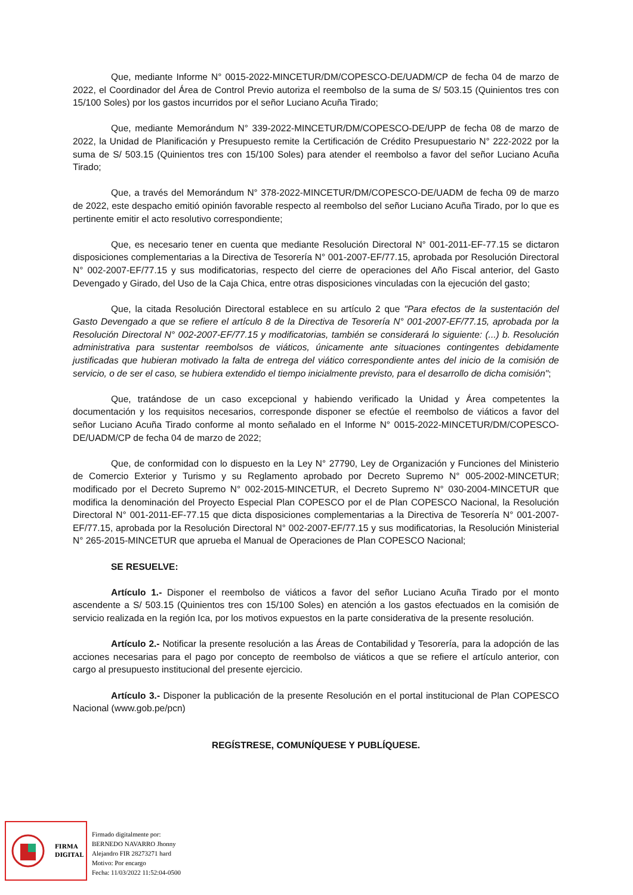Que, mediante Informe N° 0015-2022-MINCETUR/DM/COPESCO-DE/UADM/CP de fecha 04 de marzo de 2022, el Coordinador del Área de Control Previo autoriza el reembolso de la suma de S/ 503.15 (Quinientos tres con 15/100 Soles) por los gastos incurridos por el señor Luciano Acuña Tirado;
Que, mediante Memorándum N° 339-2022-MINCETUR/DM/COPESCO-DE/UPP de fecha 08 de marzo de 2022, la Unidad de Planificación y Presupuesto remite la Certificación de Crédito Presupuestario N° 222-2022 por la suma de S/ 503.15 (Quinientos tres con 15/100 Soles) para atender el reembolso a favor del señor Luciano Acuña Tirado;
Que, a través del Memorándum N° 378-2022-MINCETUR/DM/COPESCO-DE/UADM de fecha 09 de marzo de 2022, este despacho emitió opinión favorable respecto al reembolso del señor Luciano Acuña Tirado, por lo que es pertinente emitir el acto resolutivo correspondiente;
Que, es necesario tener en cuenta que mediante Resolución Directoral N° 001-2011-EF-77.15 se dictaron disposiciones complementarias a la Directiva de Tesorería N° 001-2007-EF/77.15, aprobada por Resolución Directoral N° 002-2007-EF/77.15 y sus modificatorias, respecto del cierre de operaciones del Año Fiscal anterior, del Gasto Devengado y Girado, del Uso de la Caja Chica, entre otras disposiciones vinculadas con la ejecución del gasto;
Que, la citada Resolución Directoral establece en su artículo 2 que "Para efectos de la sustentación del Gasto Devengado a que se refiere el artículo 8 de la Directiva de Tesorería N° 001-2007-EF/77.15, aprobada por la Resolución Directoral N° 002-2007-EF/77.15 y modificatorias, también se considerará lo siguiente: (...) b. Resolución administrativa para sustentar reembolsos de viáticos, únicamente ante situaciones contingentes debidamente justificadas que hubieran motivado la falta de entrega del viático correspondiente antes del inicio de la comisión de servicio, o de ser el caso, se hubiera extendido el tiempo inicialmente previsto, para el desarrollo de dicha comisión";
Que, tratándose de un caso excepcional y habiendo verificado la Unidad y Área competentes la documentación y los requisitos necesarios, corresponde disponer se efectúe el reembolso de viáticos a favor del señor Luciano Acuña Tirado conforme al monto señalado en el Informe N° 0015-2022-MINCETUR/DM/COPESCO-DE/UADM/CP de fecha 04 de marzo de 2022;
Que, de conformidad con lo dispuesto en la Ley N° 27790, Ley de Organización y Funciones del Ministerio de Comercio Exterior y Turismo y su Reglamento aprobado por Decreto Supremo N° 005-2002-MINCETUR; modificado por el Decreto Supremo N° 002-2015-MINCETUR, el Decreto Supremo N° 030-2004-MINCETUR que modifica la denominación del Proyecto Especial Plan COPESCO por el de Plan COPESCO Nacional, la Resolución Directoral N° 001-2011-EF-77.15 que dicta disposiciones complementarias a la Directiva de Tesorería N° 001-2007-EF/77.15, aprobada por la Resolución Directoral N° 002-2007-EF/77.15 y sus modificatorias, la Resolución Ministerial N° 265-2015-MINCETUR que aprueba el Manual de Operaciones de Plan COPESCO Nacional;
SE RESUELVE:
Artículo 1.- Disponer el reembolso de viáticos a favor del señor Luciano Acuña Tirado por el monto ascendente a S/ 503.15 (Quinientos tres con 15/100 Soles) en atención a los gastos efectuados en la comisión de servicio realizada en la región Ica, por los motivos expuestos en la parte considerativa de la presente resolución.
Artículo 2.- Notificar la presente resolución a las Áreas de Contabilidad y Tesorería, para la adopción de las acciones necesarias para el pago por concepto de reembolso de viáticos a que se refiere el artículo anterior, con cargo al presupuesto institucional del presente ejercicio.
Artículo 3.- Disponer la publicación de la presente Resolución en el portal institucional de Plan COPESCO Nacional (www.gob.pe/pcn)
REGÍSTRESE, COMUNÍQUESE Y PUBLÍQUESE.
FIRMA
DIGITAL
Firmado digitalmente por:
BERNEDO NAVARRO Jhonny
Alejandro FIR 28273271 hard
Motivo: Por encargo
Fecha: 11/03/2022 11:52:04-0500